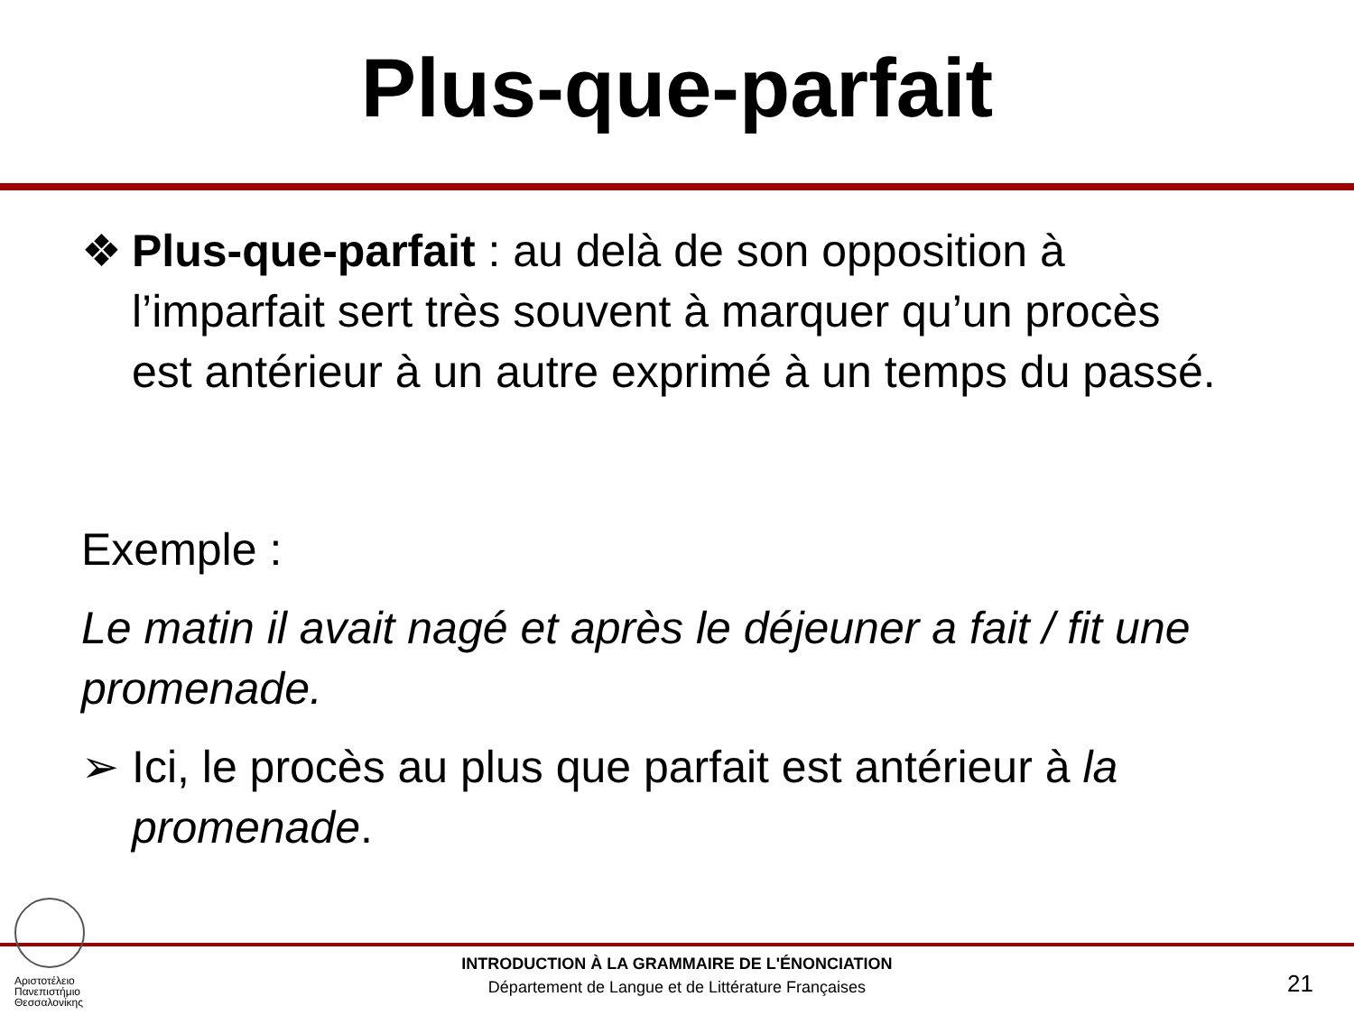Plus-que-parfait
❖ Plus-que-parfait : au delà de son opposition à l’imparfait sert très souvent à marquer qu’un procès est antérieur à un autre exprimé à un temps du passé.
Exemple :
Le matin il avait nagé et après le déjeuner a fait / fit une promenade.
➢ Ici, le procès au plus que parfait est antérieur à la promenade.
Αριστοτέλειο Πανεπιστήμιο Θεσσαλονίκης
INTRODUCTION À LA GRAMMAIRE DE L'ÉNONCIATION
Département de Langue et de Littérature Françaises
21